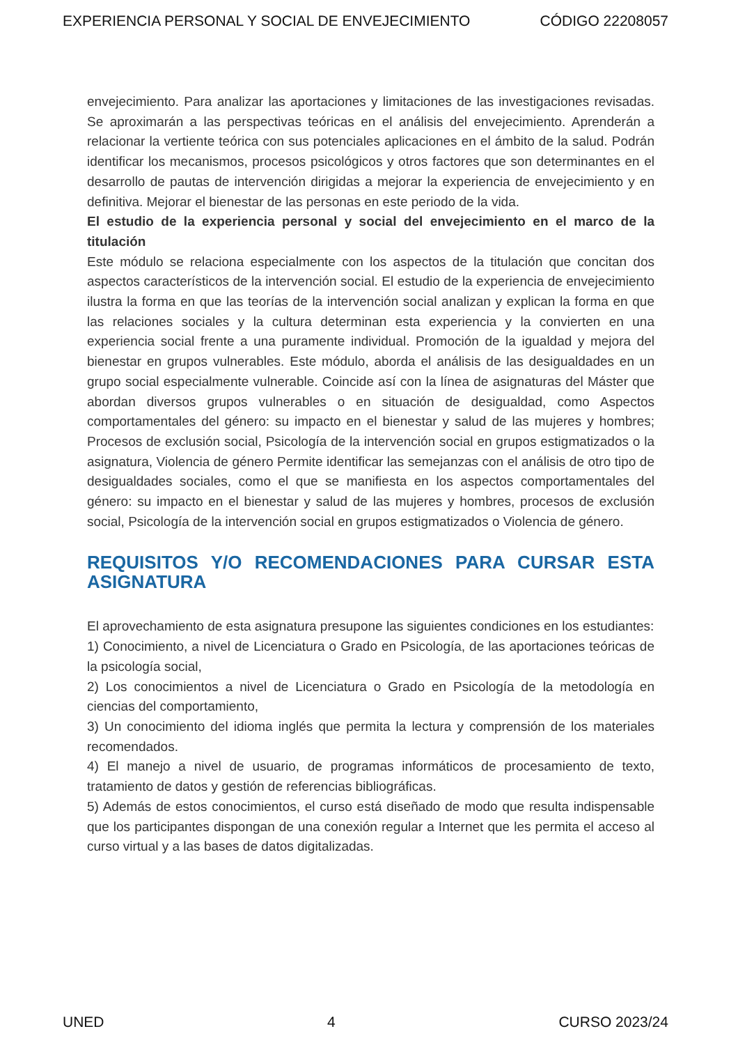EXPERIENCIA PERSONAL Y SOCIAL DE ENVEJECIMIENTO CÓDIGO 22208057
envejecimiento. Para analizar las aportaciones y limitaciones de las investigaciones revisadas. Se aproximarán a las perspectivas teóricas en el análisis del envejecimiento. Aprenderán a relacionar la vertiente teórica con sus potenciales aplicaciones en el ámbito de la salud. Podrán identificar los mecanismos, procesos psicológicos y otros factores que son determinantes en el desarrollo de pautas de intervención dirigidas a mejorar la experiencia de envejecimiento y en definitiva. Mejorar el bienestar de las personas en este periodo de la vida.
El estudio de la experiencia personal y social del envejecimiento en el marco de la titulación
Este módulo se relaciona especialmente con los aspectos de la titulación que concitan dos aspectos característicos de la intervención social. El estudio de la experiencia de envejecimiento ilustra la forma en que las teorías de la intervención social analizan y explican la forma en que las relaciones sociales y la cultura determinan esta experiencia y la convierten en una experiencia social frente a una puramente individual. Promoción de la igualdad y mejora del bienestar en grupos vulnerables. Este módulo, aborda el análisis de las desigualdades en un grupo social especialmente vulnerable. Coincide así con la línea de asignaturas del Máster que abordan diversos grupos vulnerables o en situación de desigualdad, como Aspectos comportamentales del género: su impacto en el bienestar y salud de las mujeres y hombres; Procesos de exclusión social, Psicología de la intervención social en grupos estigmatizados o la asignatura, Violencia de género Permite identificar las semejanzas con el análisis de otro tipo de desigualdades sociales, como el que se manifiesta en los aspectos comportamentales del género: su impacto en el bienestar y salud de las mujeres y hombres, procesos de exclusión social, Psicología de la intervención social en grupos estigmatizados o Violencia de género.
REQUISITOS Y/O RECOMENDACIONES PARA CURSAR ESTA ASIGNATURA
El aprovechamiento de esta asignatura presupone las siguientes condiciones en los estudiantes:
1) Conocimiento, a nivel de Licenciatura o Grado en Psicología, de las aportaciones teóricas de la psicología social,
2) Los conocimientos a nivel de Licenciatura o Grado en Psicología de la metodología en ciencias del comportamiento,
3) Un conocimiento del idioma inglés que permita la lectura y comprensión de los materiales recomendados.
4) El manejo a nivel de usuario, de programas informáticos de procesamiento de texto, tratamiento de datos y gestión de referencias bibliográficas.
5) Además de estos conocimientos, el curso está diseñado de modo que resulta indispensable que los participantes dispongan de una conexión regular a Internet que les permita el acceso al curso virtual y a las bases de datos digitalizadas.
UNED 4 CURSO 2023/24